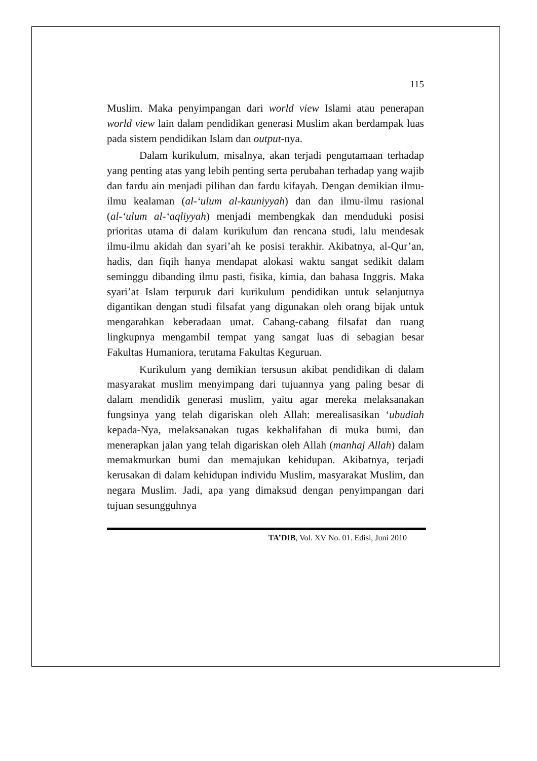115
Muslim. Maka penyimpangan dari world view Islami atau penerapan world view lain dalam pendidikan generasi Muslim akan berdampak luas pada sistem pendidikan Islam dan output-nya.
Dalam kurikulum, misalnya, akan terjadi pengutamaan terhadap yang penting atas yang lebih penting serta perubahan terhadap yang wajib dan fardu ain menjadi pilihan dan fardu kifayah. Dengan demikian ilmu-ilmu kealaman (al-‘ulum al-kauniyyah) dan dan ilmu-ilmu rasional (al-‘ulum al-‘aqliyyah) menjadi membengkak dan menduduki posisi prioritas utama di dalam kurikulum dan rencana studi, lalu mendesak ilmu-ilmu akidah dan syari’ah ke posisi terakhir. Akibatnya, al-Qur’an, hadis, dan fiqih hanya mendapat alokasi waktu sangat sedikit dalam seminggu dibanding ilmu pasti, fisika, kimia, dan bahasa Inggris. Maka syari’at Islam terpuruk dari kurikulum pendidikan untuk selanjutnya digantikan dengan studi filsafat yang digunakan oleh orang bijak untuk mengarahkan keberadaan umat. Cabang-cabang filsafat dan ruang lingkupnya mengambil tempat yang sangat luas di sebagian besar Fakultas Humaniora, terutama Fakultas Keguruan.
Kurikulum yang demikian tersusun akibat pendidikan di dalam masyarakat muslim menyimpang dari tujuannya yang paling besar di dalam mendidik generasi muslim, yaitu agar mereka melaksanakan fungsinya yang telah digariskan oleh Allah: merealisasikan ‘ubudiah kepada-Nya, melaksanakan tugas kekhalifahan di muka bumi, dan menerapkan jalan yang telah digariskan oleh Allah (manhaj Allah) dalam memakmurkan bumi dan memajukan kehidupan. Akibatnya, terjadi kerusakan di dalam kehidupan individu Muslim, masyarakat Muslim, dan negara Muslim. Jadi, apa yang dimaksud dengan penyimpangan dari tujuan sesungguhnya
TA’DIB, Vol. XV No. 01. Edisi, Juni 2010